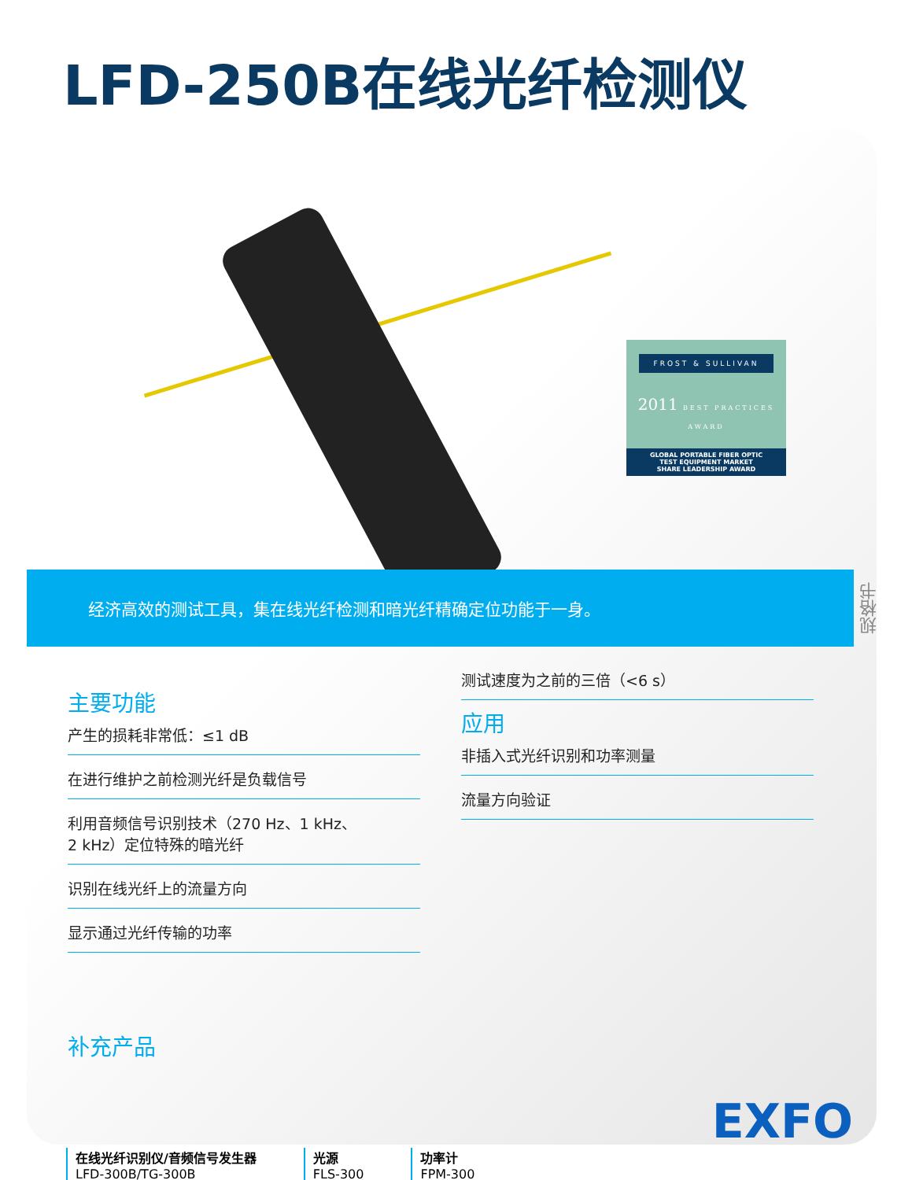LFD-250B在线光纤检测仪
FROST & SULLIVAN
2011 BEST PRACTICES AWARD
GLOBAL PORTABLE FIBER OPTIC
TEST EQUIPMENT MARKET
SHARE LEADERSHIP AWARD
经济高效的测试工具，集在线光纤检测和暗光纤精确定位功能于一身。
规格书
主要功能
产生的损耗非常低：≤1 dB
在进行维护之前检测光纤是负载信号
利用音频信号识别技术（270 Hz、1 kHz、
2 kHz）定位特殊的暗光纤
识别在线光纤上的流量方向
显示通过光纤传输的功率
测试速度为之前的三倍（<6 s）
应用
非插入式光纤识别和功率测量
流量方向验证
补充产品
在线光纤识别仪/音频信号发生器
LFD-300B/TG-300B
光源
FLS-300
功率计
FPM-300
EXFO